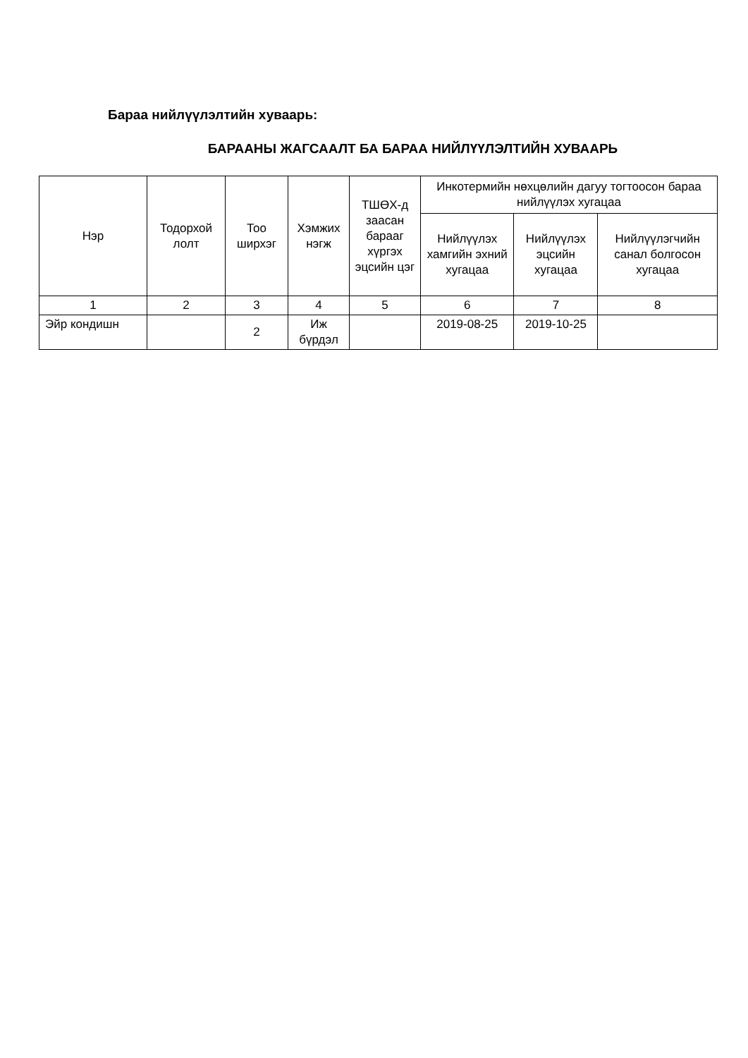Бараа нийлүүлэлтийн хуваарь:
БАРААНЫ ЖАГСААЛТ БА БАРАА НИЙЛҮҮЛЭЛТИЙН ХУВААРЬ
| Нэр | Тодорхой лолт | Тоо ширхэг | Хэмжих нэгж | ТШӨХ-д заасан барааг хүргэх эцсийн цэг | Инкотермийн нөхцөлийн дагуу тогтоосон бараа нийлүүлэх хугацаа | | |
| --- | --- | --- | --- | --- | --- | --- | --- |
| | | | | | Нийлүүлэх хамгийн эхний хугацаа | Нийлүүлэх эцсийн хугацаа | Нийлүүлэгчийн санал болгосон хугацаа |
| 1 | 2 | 3 | 4 | 5 | 6 | 7 | 8 |
| Эйр кондишн | | 2 | Иж бүрдэл | | 2019-08-25 | 2019-10-25 | |